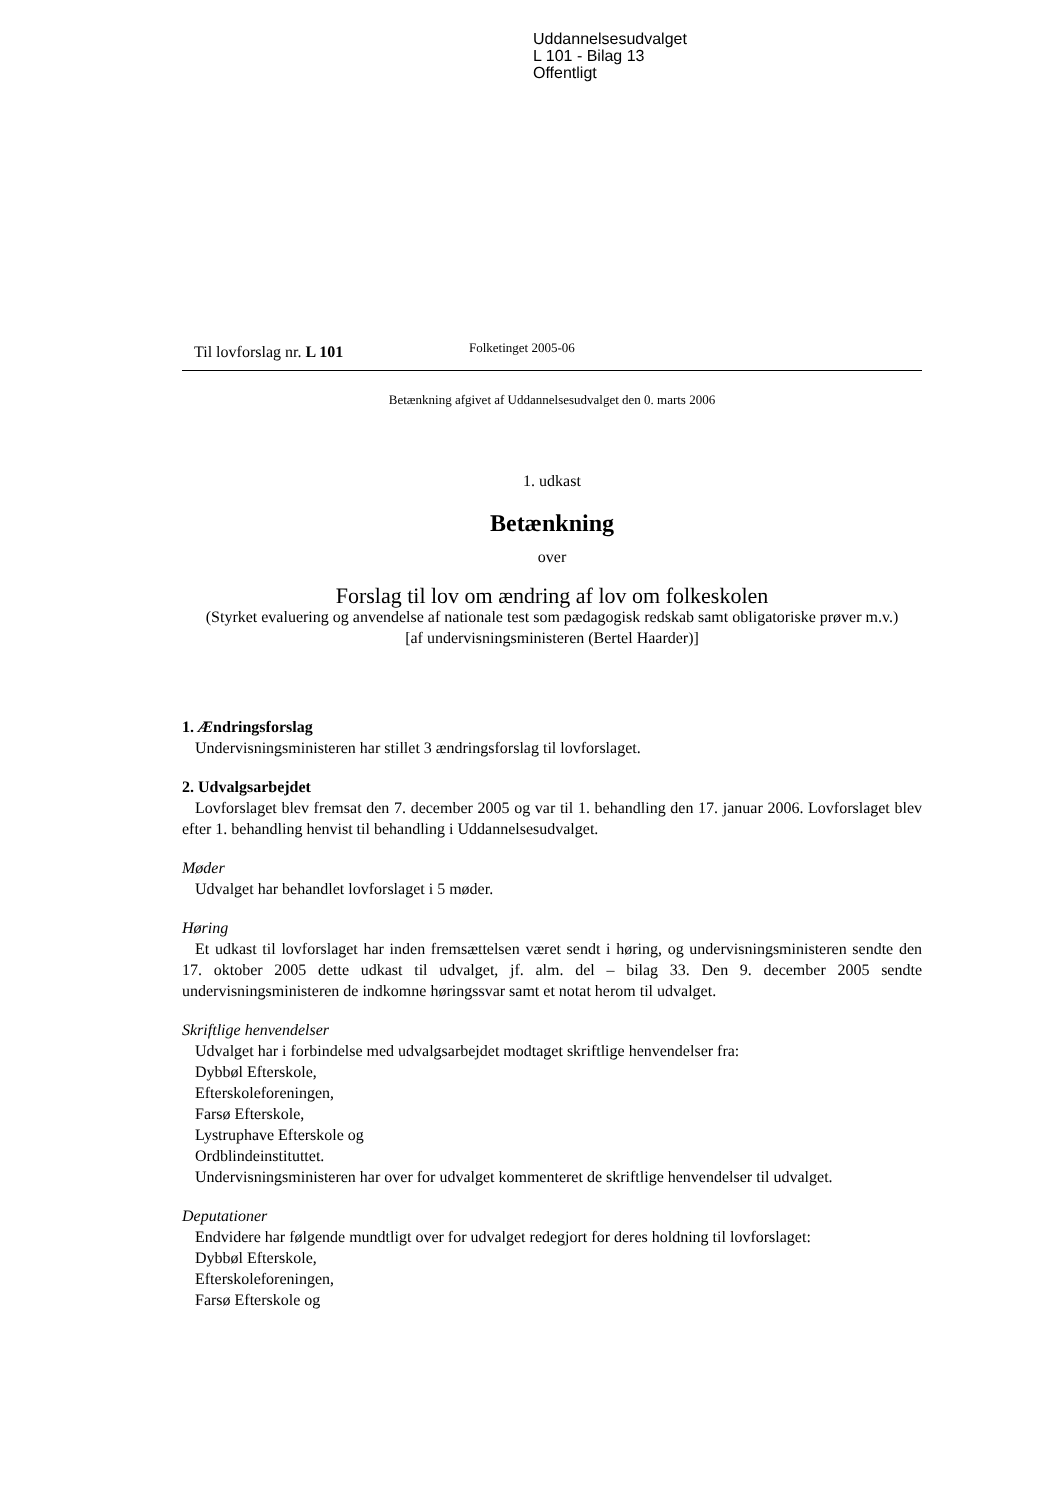Uddannelsesudvalget
L 101 - Bilag 13
Offentligt
Til lovforslag nr. L 101
Folketinget 2005-06
Betænkning afgivet af Uddannelsesudvalget den 0. marts 2006
1. udkast
Betænkning
over
Forslag til lov om ændring af lov om folkeskolen
(Styrket evaluering og anvendelse af nationale test som pædagogisk redskab samt obligatoriske prøver m.v.)
[af undervisningsministeren (Bertel Haarder)]
1. Ændringsforslag
Undervisningsministeren har stillet 3 ændringsforslag til lovforslaget.
2. Udvalgsarbejdet
Lovforslaget blev fremsat den 7. december 2005 og var til 1. behandling den 17. januar 2006. Lovforslaget blev efter 1. behandling henvist til behandling i Uddannelsesudvalget.
Møder
Udvalget har behandlet lovforslaget i 5 møder.
Høring
Et udkast til lovforslaget har inden fremsættelsen været sendt i høring, og undervisningsministeren sendte den 17. oktober 2005 dette udkast til udvalget, jf. alm. del – bilag 33. Den 9. december 2005 sendte undervisningsministeren de indkomne høringssvar samt et notat herom til udvalget.
Skriftlige henvendelser
Udvalget har i forbindelse med udvalgsarbejdet modtaget skriftlige henvendelser fra:
Dybbøl Efterskole,
Efterskoleforeningen,
Farsø Efterskole,
Lystruphave Efterskole og
Ordblindeinstituttet.
Undervisningsministeren har over for udvalget kommenteret de skriftlige henvendelser til udvalget.
Deputationer
Endvidere har følgende mundtligt over for udvalget redegjort for deres holdning til lovforslaget:
Dybbøl Efterskole,
Efterskoleforeningen,
Farsø Efterskole og